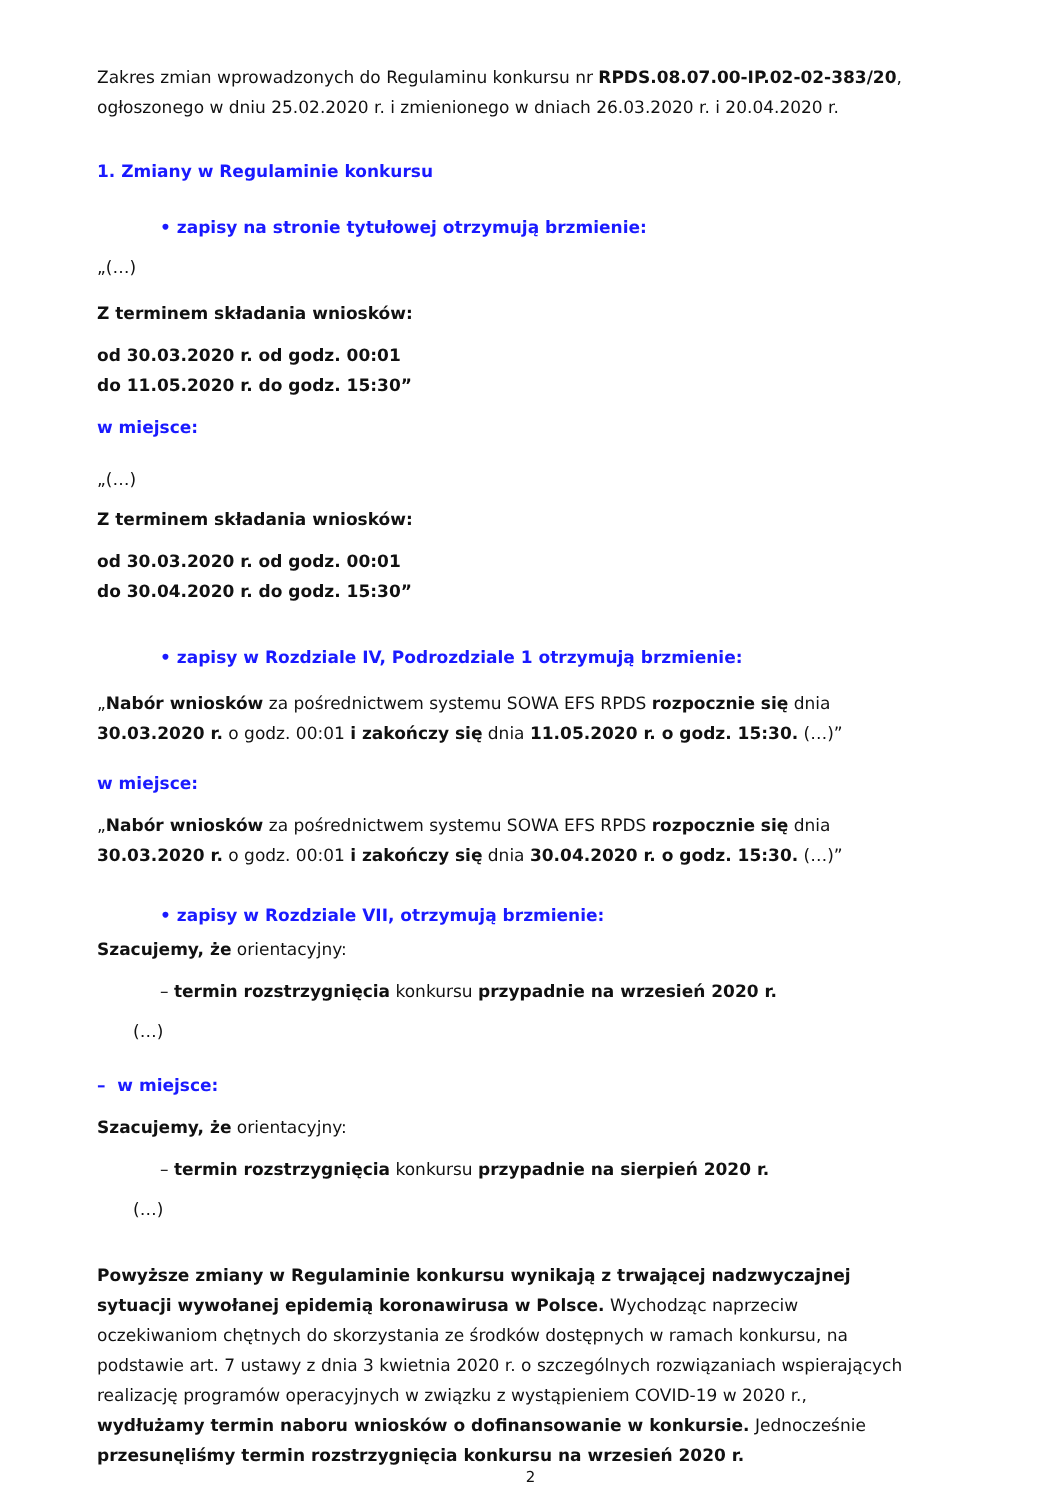Zakres zmian wprowadzonych do Regulaminu konkursu nr RPDS.08.07.00-IP.02-02-383/20, ogłoszonego w dniu 25.02.2020 r. i zmienionego w dniach 26.03.2020 r. i 20.04.2020 r.
1. Zmiany w Regulaminie konkursu
• zapisy na stronie tytułowej otrzymują brzmienie:
„(…)
Z terminem składania wniosków:
od 30.03.2020 r. od godz. 00:01
do 11.05.2020 r. do godz. 15:30”
w miejsce:
„(…)
Z terminem składania wniosków:
od 30.03.2020 r. od godz. 00:01
do 30.04.2020 r. do godz. 15:30”
• zapisy w Rozdziale IV, Podrozdziale 1 otrzymują brzmienie:
„Nabór wniosków za pośrednictwem systemu SOWA EFS RPDS rozpocznie się dnia 30.03.2020 r. o godz. 00:01 i zakończy się dnia 11.05.2020 r. o godz. 15:30. (…)”
w miejsce:
„Nabór wniosków za pośrednictwem systemu SOWA EFS RPDS rozpocznie się dnia 30.03.2020 r. o godz. 00:01 i zakończy się dnia 30.04.2020 r. o godz. 15:30. (…)”
• zapisy w Rozdziale VII, otrzymują brzmienie:
Szacujemy, że orientacyjny:
– termin rozstrzygnięcia konkursu przypadnie na wrzesień 2020 r.
(…)
– w miejsce:
Szacujemy, że orientacyjny:
– termin rozstrzygnięcia konkursu przypadnie na sierpień 2020 r.
(…)
Powyższe zmiany w Regulaminie konkursu wynikają z trwającej nadzwyczajnej sytuacji wywołanej epidemią koronawirusa w Polsce. Wychodząc naprzeciw oczekiwaniom chętnych do skorzystania ze środków dostępnych w ramach konkursu, na podstawie art. 7 ustawy z dnia 3 kwietnia 2020 r. o szczególnych rozwiązaniach wspierających realizację programów operacyjnych w związku z wystąpieniem COVID-19 w 2020 r., wydłużamy termin naboru wniosków o dofinansowanie w konkursie. Jednocześnie przesunęliśmy termin rozstrzygnięcia konkursu na wrzesień 2020 r.
2